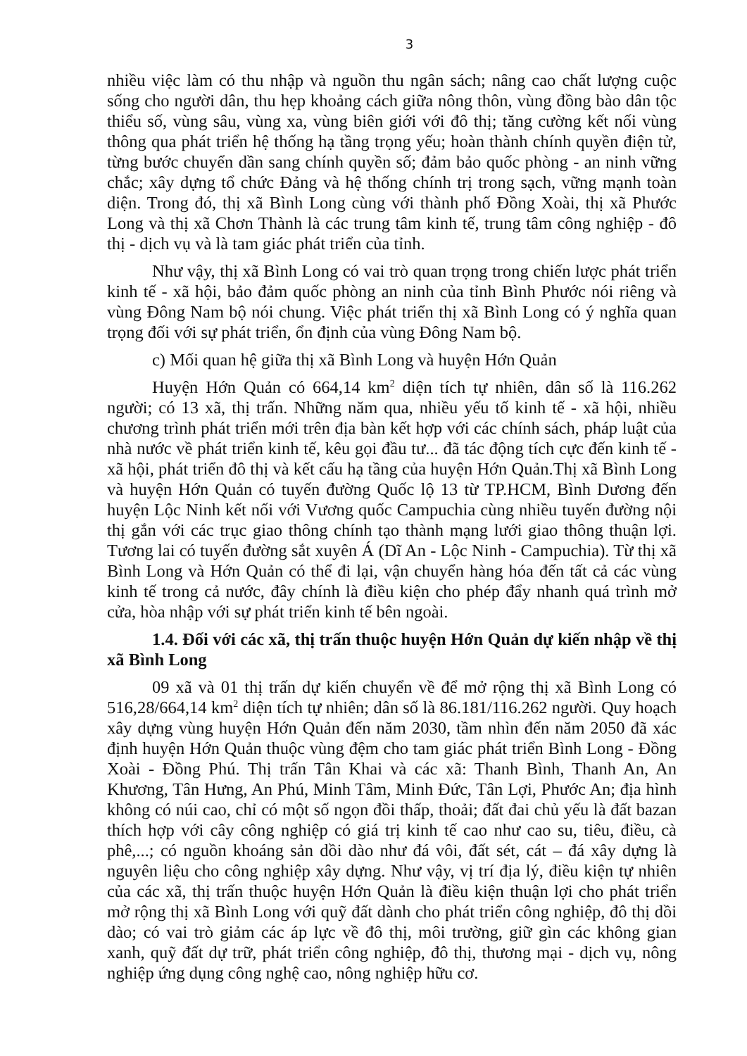3
nhiều việc làm có thu nhập và nguồn thu ngân sách; nâng cao chất lượng cuộc sống cho người dân, thu hẹp khoảng cách giữa nông thôn, vùng đồng bào dân tộc thiểu số, vùng sâu, vùng xa, vùng biên giới với đô thị; tăng cường kết nối vùng thông qua phát triển hệ thống hạ tầng trọng yếu; hoàn thành chính quyền điện tử, từng bước chuyển dần sang chính quyền số; đảm bảo quốc phòng - an ninh vững chắc; xây dựng tổ chức Đảng và hệ thống chính trị trong sạch, vững mạnh toàn diện. Trong đó, thị xã Bình Long cùng với thành phố Đồng Xoài, thị xã Phước Long và thị xã Chơn Thành là các trung tâm kinh tế, trung tâm công nghiệp - đô thị - dịch vụ và là tam giác phát triển của tỉnh.
Như vậy, thị xã Bình Long có vai trò quan trọng trong chiến lược phát triển kinh tế - xã hội, bảo đảm quốc phòng an ninh của tỉnh Bình Phước nói riêng và vùng Đông Nam bộ nói chung. Việc phát triển thị xã Bình Long có ý nghĩa quan trọng đối với sự phát triển, ổn định của vùng Đông Nam bộ.
c) Mối quan hệ giữa thị xã Bình Long và huyện Hớn Quản
Huyện Hớn Quản có 664,14 km<sup>2</sup> diện tích tự nhiên, dân số là 116.262 người; có 13 xã, thị trấn. Những năm qua, nhiều yếu tố kinh tế - xã hội, nhiều chương trình phát triển mới trên địa bàn kết hợp với các chính sách, pháp luật của nhà nước về phát triển kinh tế, kêu gọi đầu tư... đã tác động tích cực đến kinh tế - xã hội, phát triển đô thị và kết cấu hạ tầng của huyện Hớn Quản.Thị xã Bình Long và huyện Hớn Quản có tuyến đường Quốc lộ 13 từ TP.HCM, Bình Dương đến huyện Lộc Ninh kết nối với Vương quốc Campuchia cùng nhiều tuyến đường nội thị gắn với các trục giao thông chính tạo thành mạng lưới giao thông thuận lợi. Tương lai có tuyến đường sắt xuyên Á (Dĩ An - Lộc Ninh - Campuchia). Từ thị xã Bình Long và Hớn Quản có thể đi lại, vận chuyển hàng hóa đến tất cả các vùng kinh tế trong cả nước, đây chính là điều kiện cho phép đẩy nhanh quá trình mở cửa, hòa nhập với sự phát triển kinh tế bên ngoài.
1.4. Đối với các xã, thị trấn thuộc huyện Hớn Quản dự kiến nhập về thị xã Bình Long
09 xã và 01 thị trấn dự kiến chuyển về để mở rộng thị xã Bình Long có 516,28/664,14 km<sup>2</sup> diện tích tự nhiên; dân số là 86.181/116.262 người. Quy hoạch xây dựng vùng huyện Hớn Quản đến năm 2030, tầm nhìn đến năm 2050 đã xác định huyện Hớn Quản thuộc vùng đệm cho tam giác phát triển Bình Long - Đồng Xoài - Đồng Phú. Thị trấn Tân Khai và các xã: Thanh Bình, Thanh An, An Khương, Tân Hưng, An Phú, Minh Tâm, Minh Đức, Tân Lợi, Phước An; địa hình không có núi cao, chỉ có một số ngọn đồi thấp, thoải; đất đai chủ yếu là đất bazan thích hợp với cây công nghiệp có giá trị kinh tế cao như cao su, tiêu, điều, cà phê,...; có nguồn khoáng sản dồi dào như đá vôi, đất sét, cát – đá xây dựng là nguyên liệu cho công nghiệp xây dựng. Như vậy, vị trí địa lý, điều kiện tự nhiên của các xã, thị trấn thuộc huyện Hớn Quản là điều kiện thuận lợi cho phát triển mở rộng thị xã Bình Long với quỹ đất dành cho phát triển công nghiệp, đô thị dồi dào; có vai trò giảm các áp lực về đô thị, môi trường, giữ gìn các không gian xanh, quỹ đất dự trữ, phát triển công nghiệp, đô thị, thương mại - dịch vụ, nông nghiệp ứng dụng công nghệ cao, nông nghiệp hữu cơ.